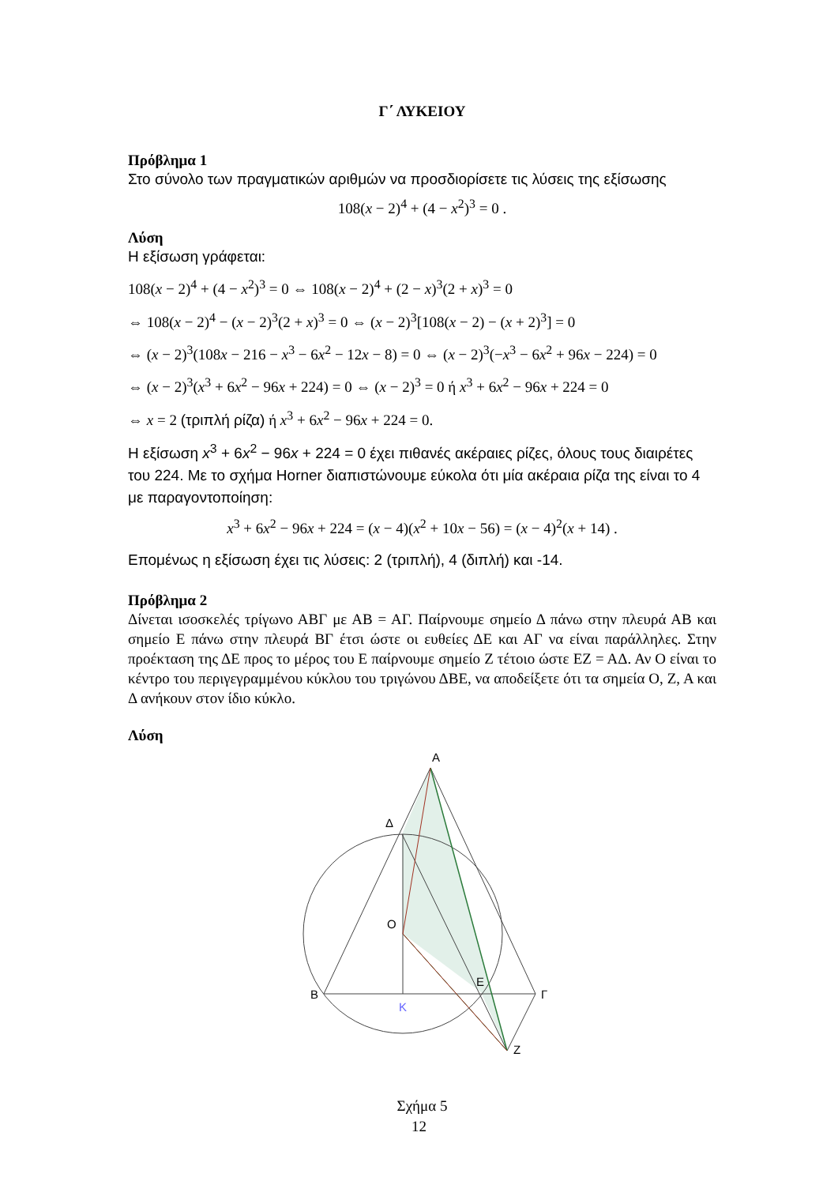Γ΄ ΛΥΚΕΙΟΥ
Πρόβλημα 1
Στο σύνολο των πραγματικών αριθμών να προσδιορίσετε τις λύσεις της εξίσωσης
108(x − 2)<sup>4</sup> + (4 − x<sup>2</sup>)<sup>3</sup> = 0 .
Λύση
Η εξίσωση γράφεται:
108(x − 2)<sup>4</sup> + (4 − x<sup>2</sup>)<sup>3</sup> = 0 ⇔ 108(x − 2)<sup>4</sup> + (2 − x)<sup>3</sup>(2 + x)<sup>3</sup> = 0
⇔ 108(x − 2)<sup>4</sup> − (x − 2)<sup>3</sup>(2 + x)<sup>3</sup> = 0 ⇔ (x − 2)<sup>3</sup>[108(x − 2) − (x + 2)<sup>3</sup>] = 0
⇔ (x − 2)<sup>3</sup>(108x − 216 − x<sup>3</sup> − 6x<sup>2</sup> − 12x − 8) = 0 ⇔ (x − 2)<sup>3</sup>(−x<sup>3</sup> − 6x<sup>2</sup> + 96x − 224) = 0
⇔ (x − 2)<sup>3</sup>(x<sup>3</sup> + 6x<sup>2</sup> − 96x + 224) = 0 ⇔ (x − 2)<sup>3</sup> = 0 ή x<sup>3</sup> + 6x<sup>2</sup> − 96x + 224 = 0
⇔ x = 2 (τριπλή ρίζα) ή x<sup>3</sup> + 6x<sup>2</sup> − 96x + 224 = 0.
Η εξίσωση x<sup>3</sup> + 6x<sup>2</sup> − 96x + 224 = 0 έχει πιθανές ακέραιες ρίζες, όλους τους διαιρέτες του 224. Με το σχήμα Horner διαπιστώνουμε εύκολα ότι μία ακέραια ρίζα της είναι το 4 με παραγοντοποίηση:
x<sup>3</sup> + 6x<sup>2</sup> − 96x + 224 = (x − 4)(x<sup>2</sup> + 10x − 56) = (x − 4)<sup>2</sup>(x + 14) .
Επομένως η εξίσωση έχει τις λύσεις: 2 (τριπλή), 4 (διπλή) και -14.
Πρόβλημα 2
Δίνεται ισοσκελές τρίγωνο ΑΒΓ με ΑΒ = ΑΓ. Παίρνουμε σημείο Δ πάνω στην πλευρά ΑΒ και σημείο Ε πάνω στην πλευρά ΒΓ έτσι ώστε οι ευθείες ΔΕ και ΑΓ να είναι παράλληλες. Στην προέκταση της ΔΕ προς το μέρος του Ε παίρνουμε σημείο Ζ τέτοιο ώστε ΕΖ = ΑΔ. Αν Ο είναι το κέντρο του περιγεγραμμένου κύκλου του τριγώνου ΔΒΕ, να αποδείξετε ότι τα σημεία Ο, Ζ, Α και Δ ανήκουν στον ίδιο κύκλο.
Λύση
A
Δ
O
B
Γ
E
K
Z
Σχήμα 5
12